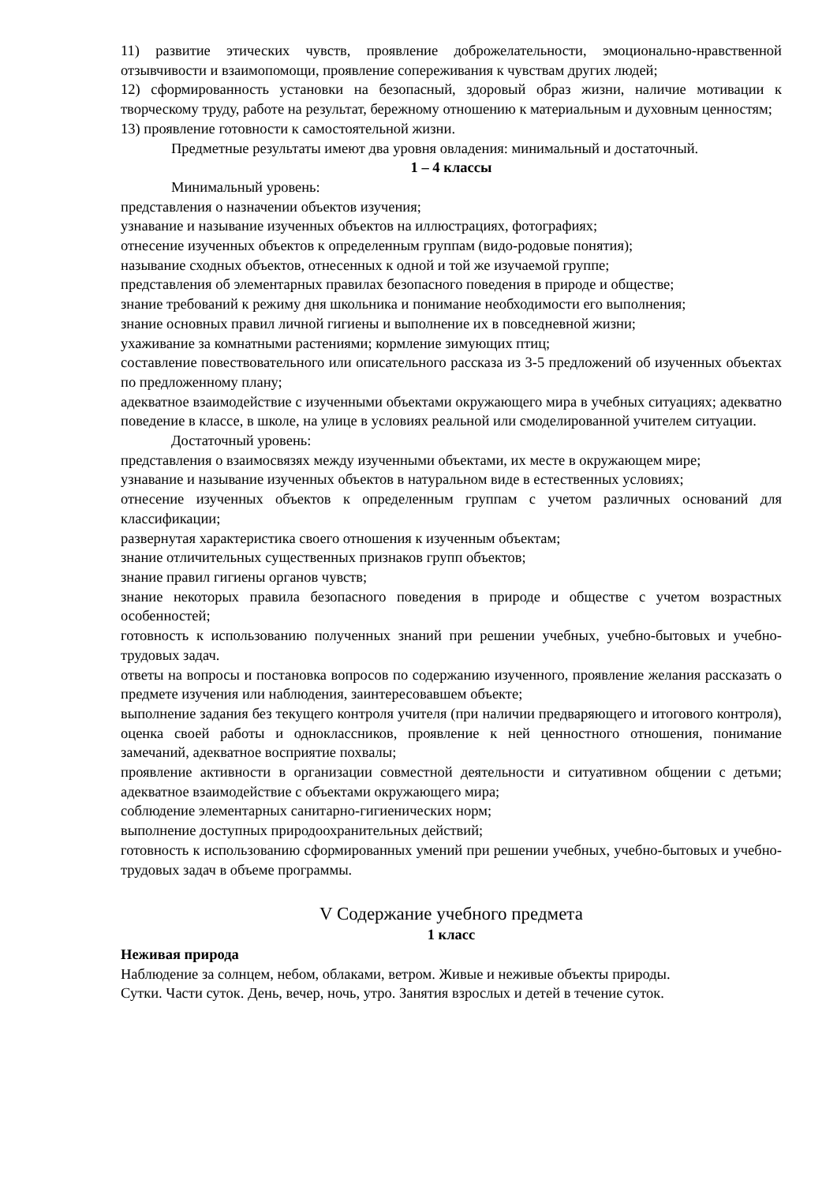11) развитие этических чувств, проявление доброжелательности, эмоционально-нравственной отзывчивости и взаимопомощи, проявление сопереживания к чувствам других людей;
12) сформированность установки на безопасный, здоровый образ жизни, наличие мотивации к творческому труду, работе на результат, бережному отношению к материальным и духовным ценностям;
13) проявление готовности к самостоятельной жизни.
Предметные результаты имеют два уровня овладения: минимальный и достаточный.
1 – 4 классы
Минимальный уровень:
представления о назначении объектов изучения;
узнавание и называние изученных объектов на иллюстрациях, фотографиях;
отнесение изученных объектов к определенным группам (видо-родовые понятия);
называние сходных объектов, отнесенных к одной и той же изучаемой группе;
представления об элементарных правилах безопасного поведения в природе и обществе;
знание требований к режиму дня школьника и понимание необходимости его выполнения;
знание основных правил личной гигиены и выполнение их в повседневной жизни;
ухаживание за комнатными растениями; кормление зимующих птиц;
составление повествовательного или описательного рассказа из 3-5 предложений об изученных объектах по предложенному плану;
адекватное взаимодействие с изученными объектами окружающего мира в учебных ситуациях; адекватно поведение в классе, в школе, на улице в условиях реальной или смоделированной учителем ситуации.
Достаточный уровень:
представления о взаимосвязях между изученными объектами, их месте в окружающем мире;
узнавание и называние изученных объектов в натуральном виде в естественных условиях;
отнесение изученных объектов к определенным группам с учетом различных оснований для классификации;
развернутая характеристика своего отношения к изученным объектам;
знание отличительных существенных признаков групп объектов;
знание правил гигиены органов чувств;
знание некоторых правила безопасного поведения в природе и обществе с учетом возрастных особенностей;
готовность к использованию полученных знаний при решении учебных, учебно-бытовых и учебно-трудовых задач.
ответы на вопросы и постановка вопросов по содержанию изученного, проявление желания рассказать о предмете изучения или наблюдения, заинтересовавшем объекте;
выполнение задания без текущего контроля учителя (при наличии предваряющего и итогового контроля), оценка своей работы и одноклассников, проявление к ней ценностного отношения, понимание замечаний, адекватное восприятие похвалы;
проявление активности в организации совместной деятельности и ситуативном общении с детьми; адекватное взаимодействие с объектами окружающего мира;
соблюдение элементарных санитарно-гигиенических норм;
выполнение доступных природоохранительных действий;
готовность к использованию сформированных умений при решении учебных, учебно-бытовых и учебно-трудовых задач в объеме программы.
V Содержание учебного предмета
1 класс
Неживая природа
Наблюдение за солнцем, небом, облаками, ветром. Живые и неживые объекты природы.
Сутки. Части суток. День, вечер, ночь, утро. Занятия взрослых и детей в течение суток.